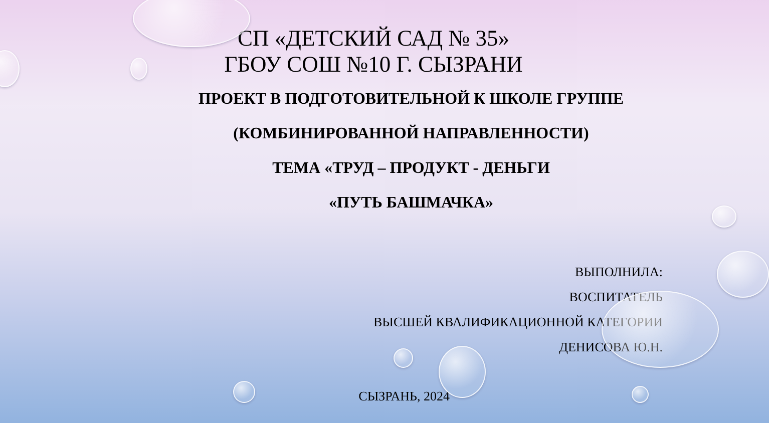СП «ДЕТСКИЙ САД № 35»
ГБОУ СОШ №10 Г. СЫЗРАНИ
ПРОЕКТ В ПОДГОТОВИТЕЛЬНОЙ К ШКОЛЕ ГРУППЕ
(КОМБИНИРОВАННОЙ НАПРАВЛЕННОСТИ)
ТЕМА «ТРУД – ПРОДУКТ - ДЕНЬГИ
«ПУТЬ БАШМАЧКА»
ВЫПОЛНИЛА:
ВОСПИТАТЕЛЬ
ВЫСШЕЙ КВАЛИФИКАЦИОННОЙ КАТЕГОРИИ
ДЕНИСОВА Ю.Н.
СЫЗРАНЬ, 2024